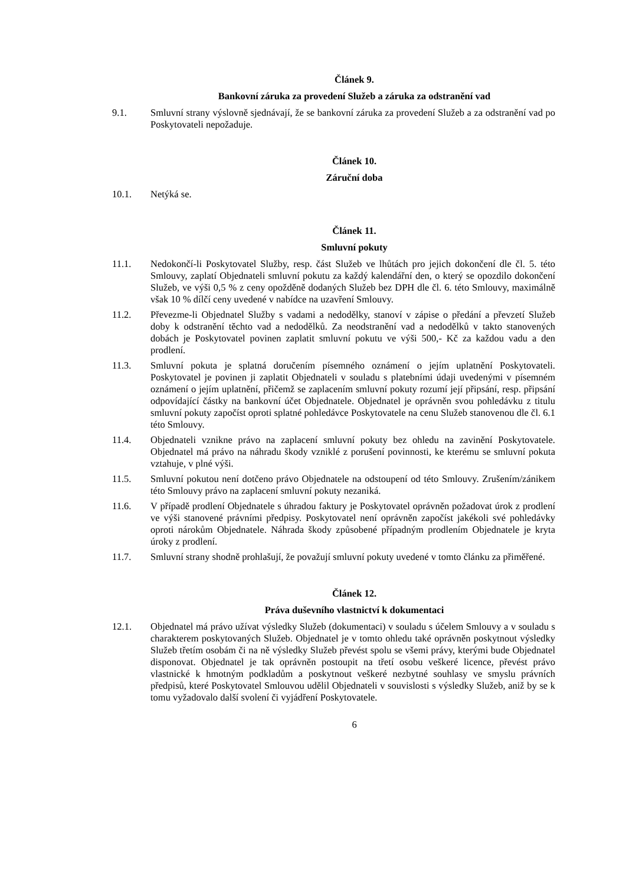Článek 9.
Bankovní záruka za provedení Služeb a záruka za odstranění vad
9.1. Smluvní strany výslovně sjednávají, že se bankovní záruka za provedení Služeb a za odstranění vad po Poskytovateli nepožaduje.
Článek 10.
Záruční doba
10.1. Netýká se.
Článek 11.
Smluvní pokuty
11.1. Nedokončí-li Poskytovatel Služby, resp. část Služeb ve lhůtách pro jejich dokončení dle čl. 5. této Smlouvy, zaplatí Objednateli smluvní pokutu za každý kalendářní den, o který se opozdilo dokončení Služeb, ve výši 0,5 % z ceny opožděně dodaných Služeb bez DPH dle čl. 6. této Smlouvy, maximálně však 10 % dílčí ceny uvedené v nabídce na uzavření Smlouvy.
11.2. Převezme-li Objednatel Služby s vadami a nedodělky, stanoví v zápise o předání a převzetí Služeb doby k odstranění těchto vad a nedodělků. Za neodstranění vad a nedodělků v takto stanovených dobách je Poskytovatel povinen zaplatit smluvní pokutu ve výši 500,- Kč za každou vadu a den prodlení.
11.3. Smluvní pokuta je splatná doručením písemného oznámení o jejím uplatnění Poskytovateli. Poskytovatel je povinen ji zaplatit Objednateli v souladu s platebními údaji uvedenými v písemném oznámení o jejím uplatnění, přičemž se zaplacením smluvní pokuty rozumí její připsání, resp. připsání odpovídající částky na bankovní účet Objednatele. Objednatel je oprávněn svou pohledávku z titulu smluvní pokuty započíst oproti splatné pohledávce Poskytovatele na cenu Služeb stanovenou dle čl. 6.1 této Smlouvy.
11.4. Objednateli vznikne právo na zaplacení smluvní pokuty bez ohledu na zavinění Poskytovatele. Objednatel má právo na náhradu škody vzniklé z porušení povinnosti, ke kterému se smluvní pokuta vztahuje, v plné výši.
11.5. Smluvní pokutou není dotčeno právo Objednatele na odstoupení od této Smlouvy. Zrušením/zánikem této Smlouvy právo na zaplacení smluvní pokuty nezaniká.
11.6. V případě prodlení Objednatele s úhradou faktury je Poskytovatel oprávněn požadovat úrok z prodlení ve výši stanovené právními předpisy. Poskytovatel není oprávněn započíst jakékoli své pohledávky oproti nárokům Objednatele. Náhrada škody způsobené případným prodlením Objednatele je kryta úroky z prodlení.
11.7. Smluvní strany shodně prohlašují, že považují smluvní pokuty uvedené v tomto článku za přiměřené.
Článek 12.
Práva duševního vlastnictví k dokumentaci
12.1. Objednatel má právo užívat výsledky Služeb (dokumentaci) v souladu s účelem Smlouvy a v souladu s charakterem poskytovaných Služeb. Objednatel je v tomto ohledu také oprávněn poskytnout výsledky Služeb třetím osobám či na ně výsledky Služeb převést spolu se všemi právy, kterými bude Objednatel disponovat. Objednatel je tak oprávněn postoupit na třetí osobu veškeré licence, převést právo vlastnické k hmotným podkladům a poskytnout veškeré nezbytné souhlasy ve smyslu právních předpisů, které Poskytovatel Smlouvou udělil Objednateli v souvislosti s výsledky Služeb, aniž by se k tomu vyžadovalo další svolení či vyjádření Poskytovatele.
6